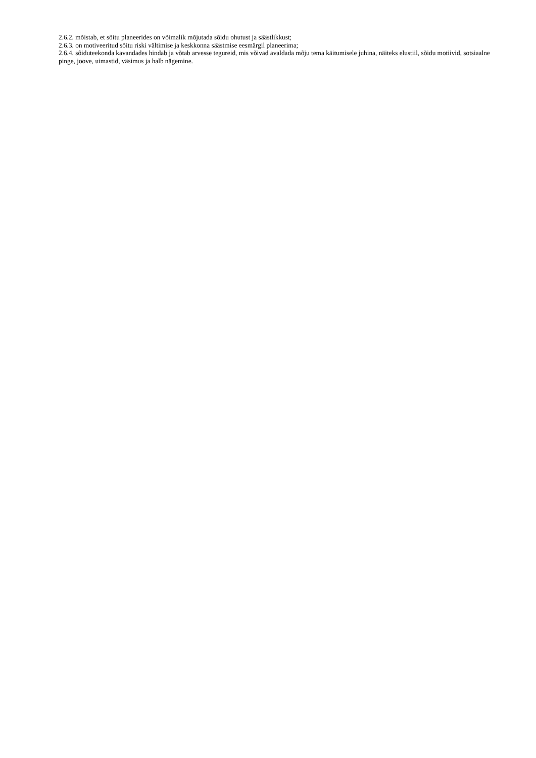2.6.2. mõistab, et sõitu planeerides on võimalik mõjutada sõidu ohutust ja säästlikkust;
2.6.3. on motiveeritud sõitu riski vältimise ja keskkonna säästmise eesmärgil planeerima;
2.6.4. sõiduteekonda kavandades hindab ja võtab arvesse tegureid, mis võivad avaldada mõju tema käitumisele juhina, näiteks elustiil, sõidu motiivid, sotsiaalne pinge, joove, uimastid, väsimus ja halb nägemine.